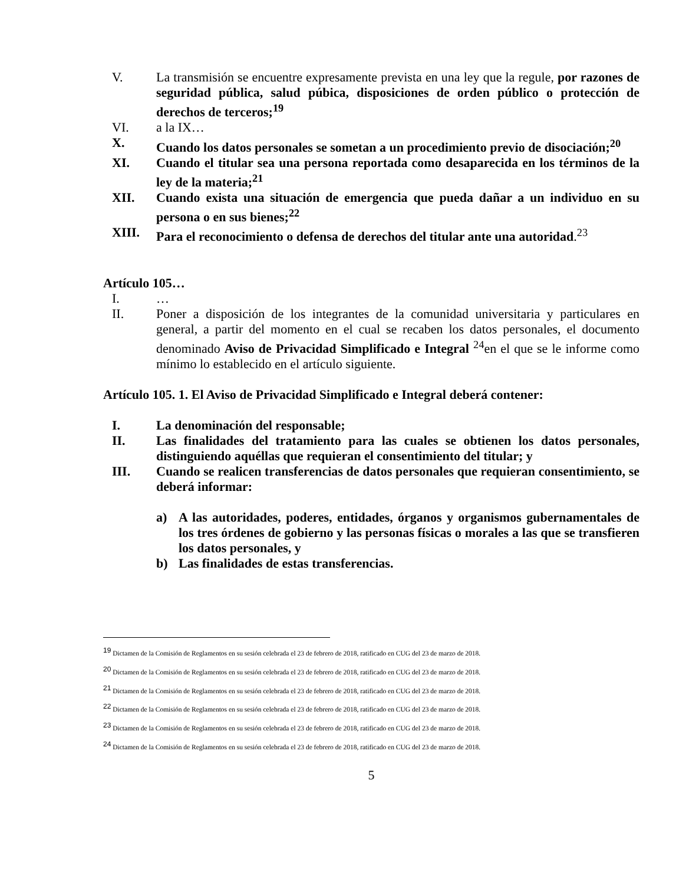V. La transmisión se encuentre expresamente prevista en una ley que la regule, por razones de seguridad pública, salud púbica, disposiciones de orden público o protección de derechos de terceros;<sup>19</sup>
VI. a la IX…
X. Cuando los datos personales se sometan a un procedimiento previo de disociación;<sup>20</sup>
XI. Cuando el titular sea una persona reportada como desaparecida en los términos de la ley de la materia;<sup>21</sup>
XII. Cuando exista una situación de emergencia que pueda dañar a un individuo en su persona o en sus bienes;<sup>22</sup>
XIII. Para el reconocimiento o defensa de derechos del titular ante una autoridad.<sup>23</sup>
Artículo 105…
I. …
II. Poner a disposición de los integrantes de la comunidad universitaria y particulares en general, a partir del momento en el cual se recaben los datos personales, el documento denominado Aviso de Privacidad Simplificado e Integral <sup>24</sup>en el que se le informe como mínimo lo establecido en el artículo siguiente.
Artículo 105. 1. El Aviso de Privacidad Simplificado e Integral deberá contener:
I. La denominación del responsable;
II. Las finalidades del tratamiento para las cuales se obtienen los datos personales, distinguiendo aquéllas que requieran el consentimiento del titular; y
III. Cuando se realicen transferencias de datos personales que requieran consentimiento, se deberá informar:
a) A las autoridades, poderes, entidades, órganos y organismos gubernamentales de los tres órdenes de gobierno y las personas físicas o morales a las que se transfieren los datos personales, y
b) Las finalidades de estas transferencias.
<sup>19</sup> Dictamen de la Comisión de Reglamentos en su sesión celebrada el 23 de febrero de 2018, ratificado en CUG del 23 de marzo de 2018.
<sup>20</sup> Dictamen de la Comisión de Reglamentos en su sesión celebrada el 23 de febrero de 2018, ratificado en CUG del 23 de marzo de 2018.
<sup>21</sup> Dictamen de la Comisión de Reglamentos en su sesión celebrada el 23 de febrero de 2018, ratificado en CUG del 23 de marzo de 2018.
<sup>22</sup> Dictamen de la Comisión de Reglamentos en su sesión celebrada el 23 de febrero de 2018, ratificado en CUG del 23 de marzo de 2018.
<sup>23</sup> Dictamen de la Comisión de Reglamentos en su sesión celebrada el 23 de febrero de 2018, ratificado en CUG del 23 de marzo de 2018.
<sup>24</sup> Dictamen de la Comisión de Reglamentos en su sesión celebrada el 23 de febrero de 2018, ratificado en CUG del 23 de marzo de 2018.
5